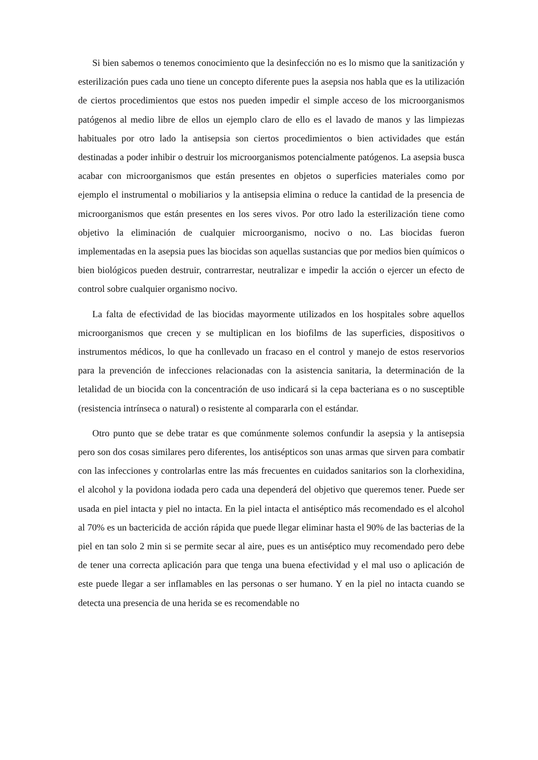Si bien sabemos o tenemos conocimiento que la desinfección no es lo mismo que la sanitización y esterilización pues cada uno tiene un concepto diferente pues la asepsia nos habla que es la utilización de ciertos procedimientos que estos nos pueden impedir el simple acceso de los microorganismos patógenos al medio libre de ellos un ejemplo claro de ello es el lavado de manos y las limpiezas habituales por otro lado la antisepsia son ciertos procedimientos o bien actividades que están destinadas a poder inhibir o destruir los microorganismos potencialmente patógenos. La asepsia busca acabar con microorganismos que están presentes en objetos o superficies materiales como por ejemplo el instrumental o mobiliarios y la antisepsia elimina o reduce la cantidad de la presencia de microorganismos que están presentes en los seres vivos. Por otro lado la esterilización tiene como objetivo la eliminación de cualquier microorganismo, nocivo o no. Las biocidas fueron implementadas en la asepsia pues las biocidas son aquellas sustancias que por medios bien químicos o bien biológicos pueden destruir, contrarrestar, neutralizar e impedir la acción o ejercer un efecto de control sobre cualquier organismo nocivo.
La falta de efectividad de las biocidas mayormente utilizados en los hospitales sobre aquellos microorganismos que crecen y se multiplican en los biofilms de las superficies, dispositivos o instrumentos médicos, lo que ha conllevado un fracaso en el control y manejo de estos reservorios para la prevención de infecciones relacionadas con la asistencia sanitaria, la determinación de la letalidad de un biocida con la concentración de uso indicará si la cepa bacteriana es o no susceptible (resistencia intrínseca o natural) o resistente al compararla con el estándar.
Otro punto que se debe tratar es que comúnmente solemos confundir la asepsia y la antisepsia pero son dos cosas similares pero diferentes, los antisépticos son unas armas que sirven para combatir con las infecciones y controlarlas entre las más frecuentes en cuidados sanitarios son la clorhexidina, el alcohol y la povidona iodada pero cada una dependerá del objetivo que queremos tener. Puede ser usada en piel intacta y piel no intacta. En la piel intacta el antiséptico más recomendado es el alcohol al 70% es un bactericida de acción rápida que puede llegar eliminar hasta el 90% de las bacterias de la piel en tan solo 2 min si se permite secar al aire, pues es un antiséptico muy recomendado pero debe de tener una correcta aplicación para que tenga una buena efectividad y el mal uso o aplicación de este puede llegar a ser inflamables en las personas o ser humano. Y en la piel no intacta cuando se detecta una presencia de una herida se es recomendable no